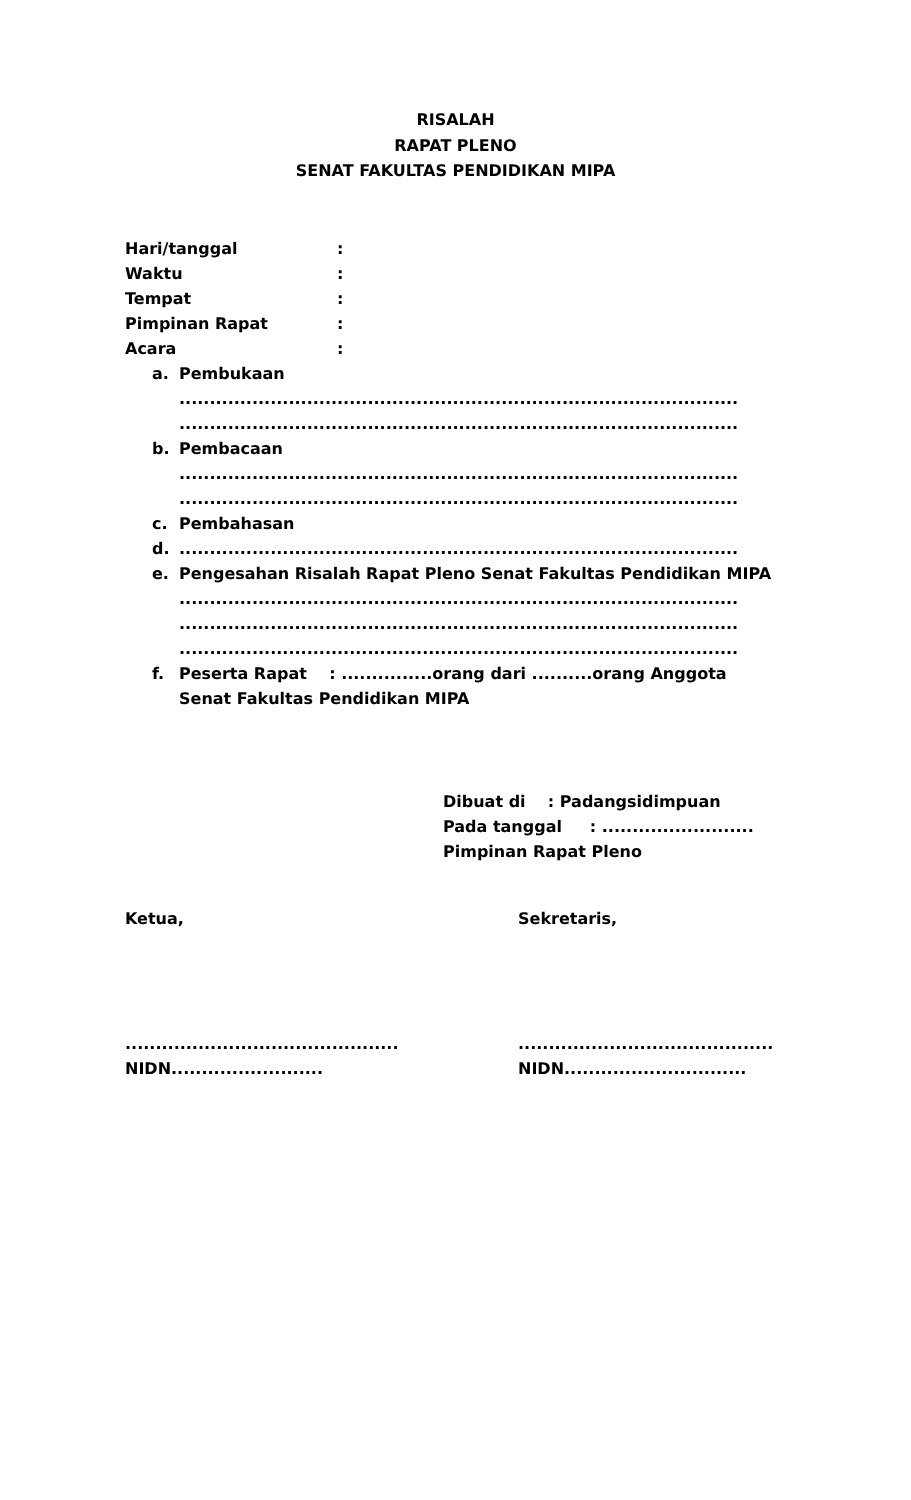RISALAH
RAPAT PLENO
SENAT FAKULTAS PENDIDIKAN MIPA
Hari/tanggal:
Waktu:
Tempat:
Pimpinan Rapat:
Acara:
a. Pembukaan
............................................................................................
............................................................................................
b. Pembacaan
............................................................................................
............................................................................................
c. Pembahasan
d. ............................................................................................
e. Pengesahan Risalah Rapat Pleno Senat Fakultas Pendidikan MIPA
............................................................................................
............................................................................................
............................................................................................
f. Peserta Rapat : ...............orang dari ..........orang Anggota Senat Fakultas Pendidikan MIPA
Dibuat di : Padangsidimpuan
Pada tanggal : .........................
Pimpinan Rapat Pleno
Ketua,
.............................................
NIDN.........................
Sekretaris,
..........................................
NIDN..............................